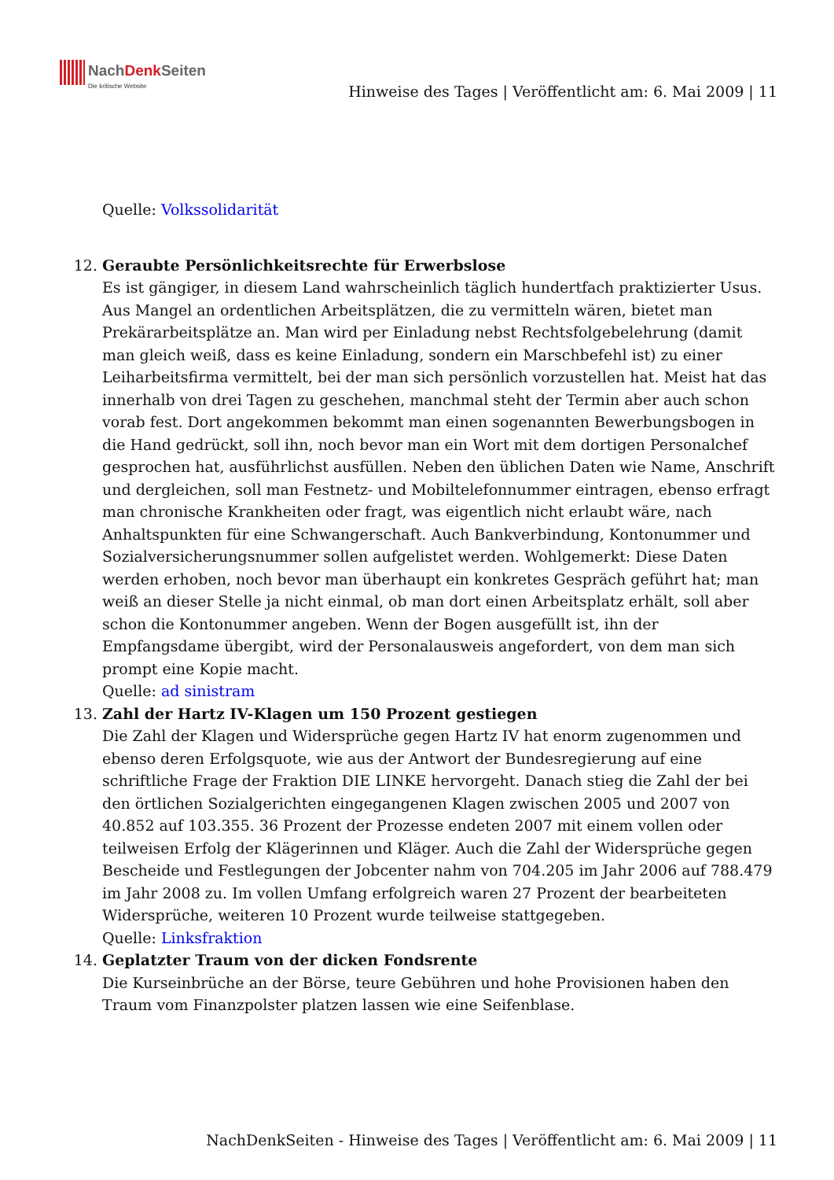NachDenk Seiten Die kritische Website
Hinweise des Tages | Veröffentlicht am: 6. Mai 2009 | 11
Quelle: Volkssolidarität
12. Geraubte Persönlichkeitsrechte für Erwerbslose
Es ist gängiger, in diesem Land wahrscheinlich täglich hundertfach praktizierter Usus. Aus Mangel an ordentlichen Arbeitsplätzen, die zu vermitteln wären, bietet man Prekärarbeitsplätze an. Man wird per Einladung nebst Rechtsfolgebelehrung (damit man gleich weiß, dass es keine Einladung, sondern ein Marschbefehl ist) zu einer Leiharbeitsfirma vermittelt, bei der man sich persönlich vorzustellen hat. Meist hat das innerhalb von drei Tagen zu geschehen, manchmal steht der Termin aber auch schon vorab fest. Dort angekommen bekommt man einen sogenannten Bewerbungsbogen in die Hand gedrückt, soll ihn, noch bevor man ein Wort mit dem dortigen Personalchef gesprochen hat, ausführlichst ausfüllen. Neben den üblichen Daten wie Name, Anschrift und dergleichen, soll man Festnetz- und Mobiltelefonnummer eintragen, ebenso erfragt man chronische Krankheiten oder fragt, was eigentlich nicht erlaubt wäre, nach Anhaltspunkten für eine Schwangerschaft. Auch Bankverbindung, Kontonummer und Sozialversicherungsnummer sollen aufgelistet werden. Wohlgemerkt: Diese Daten werden erhoben, noch bevor man überhaupt ein konkretes Gespräch geführt hat; man weiß an dieser Stelle ja nicht einmal, ob man dort einen Arbeitsplatz erhält, soll aber schon die Kontonummer angeben. Wenn der Bogen ausgefüllt ist, ihn der Empfangsdame übergibt, wird der Personalausweis angefordert, von dem man sich prompt eine Kopie macht.
Quelle: ad sinistram
13. Zahl der Hartz IV-Klagen um 150 Prozent gestiegen
Die Zahl der Klagen und Widersprüche gegen Hartz IV hat enorm zugenommen und ebenso deren Erfolgsquote, wie aus der Antwort der Bundesregierung auf eine schriftliche Frage der Fraktion DIE LINKE hervorgeht. Danach stieg die Zahl der bei den örtlichen Sozialgerichten eingegangenen Klagen zwischen 2005 und 2007 von 40.852 auf 103.355. 36 Prozent der Prozesse endeten 2007 mit einem vollen oder teilweisen Erfolg der Klägerinnen und Kläger. Auch die Zahl der Widersprüche gegen Bescheide und Festlegungen der Jobcenter nahm von 704.205 im Jahr 2006 auf 788.479 im Jahr 2008 zu. Im vollen Umfang erfolgreich waren 27 Prozent der bearbeiteten Widersprüche, weiteren 10 Prozent wurde teilweise stattgegeben.
Quelle: Linksfraktion
14. Geplatzter Traum von der dicken Fondsrente
Die Kurseinbrüche an der Börse, teure Gebühren und hohe Provisionen haben den Traum vom Finanzpolster platzen lassen wie eine Seifenblase.
NachDenkSeiten - Hinweise des Tages | Veröffentlicht am: 6. Mai 2009 | 11